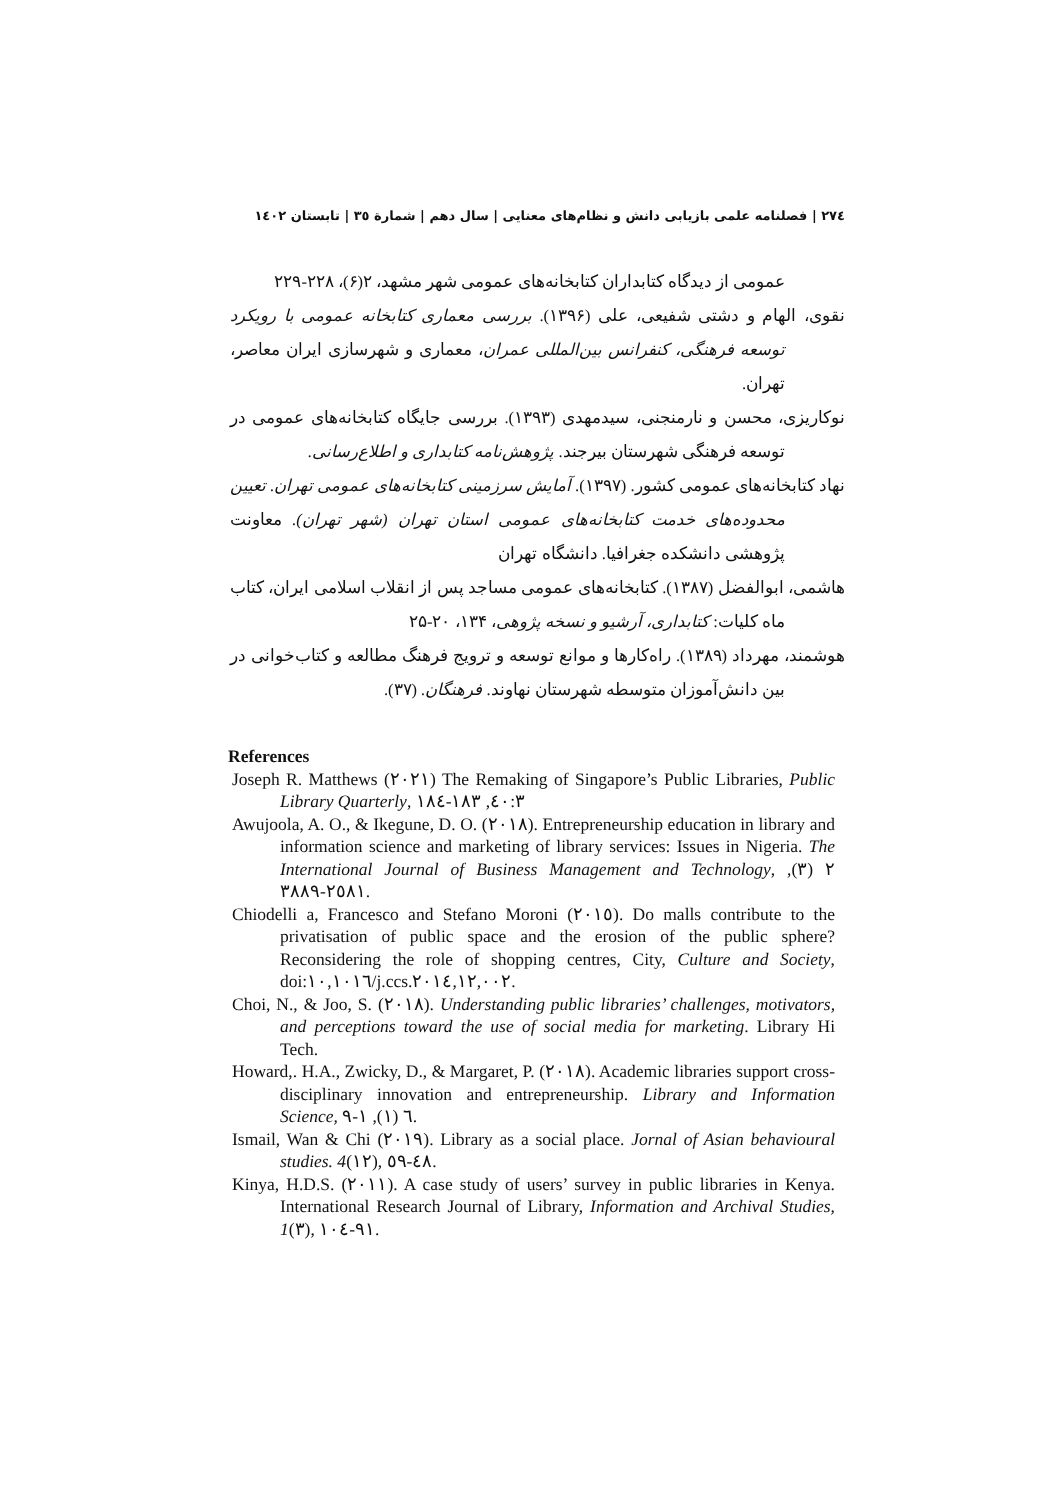٢٧٤ | فصلنامه علمی بازیابی دانش و نظام‌های معنایی | سال دهم | شمارة ٣٥ | تابستان ١٤٠٢
عمومی از دیدگاه کتابداران کتابخانه‌های عمومی شهر مشهد، ۲(۶)، ۲۲۸-۲۲۹
نقوی، الهام و دشتی شفیعی، علی (۱۳۹۶). بررسی معماری کتابخانه عمومی با رویکرد توسعه فرهنگی، کنفرانس بین‌المللی عمران، معماری و شهرسازی ایران معاصر، تهران.
نوکاریزی، محسن و نارمنجنی، سیدمهدی (۱۳۹۳). بررسی جایگاه کتابخانه‌های عمومی در توسعه فرهنگی شهرستان بیرجند. پژوهش‌نامه کتابداری و اطلاع‌رسانی.
نهاد کتابخانه‌های عمومی کشور. (۱۳۹۷). آمایش سرزمینی کتابخانه‌های عمومی تهران. تعیین محدوده‌های خدمت کتابخانه‌های عمومی استان تهران (شهر تهران). معاونت پژوهشی دانشکده جغرافیا. دانشگاه تهران
هاشمی، ابوالفضل (۱۳۸۷). کتابخانه‌های عمومی مساجد پس از انقلاب اسلامی ایران، کتاب ماه کلیات: کتابداری، آرشیو و نسخه پژوهی، ۱۳۴، ۲۰-۲۵
هوشمند، مهرداد (۱۳۸۹). راه‌کارها و موانع توسعه و ترویج فرهنگ مطالعه و کتاب‌خوانی در بین دانش‌آموزان متوسطه شهرستان نهاوند. فرهنگان. (۳۷).
References
Joseph R. Matthews (٢٠٢١) The Remaking of Singapore’s Public Libraries, Public Library Quarterly, ٤٠:٣, ١٨٣-١٨٤
Awujoola, A. O., & Ikegune, D. O. (٢٠١٨). Entrepreneurship education in library and information science and marketing of library services: Issues in Nigeria. The International Journal of Business Management and Technology, ٢ (٣), ٢٥٨١-٣٨٨٩.
Chiodelli a, Francesco and Stefano Moroni (٢٠١٥). Do malls contribute to the privatisation of public space and the erosion of the public sphere? Reconsidering the role of shopping centres, City, Culture and Society, doi:١٠,١٠١٦/j.ccs.٢٠١٤,١٢,٠٠٢.
Choi, N., & Joo, S. (٢٠١٨). Understanding public libraries’ challenges, motivators, and perceptions toward the use of social media for marketing. Library Hi Tech.
Howard,. H.A., Zwicky, D., & Margaret, P. (٢٠١٨). Academic libraries support cross-disciplinary innovation and entrepreneurship. Library and Information Science, ٦ (١), ١-٩.
Ismail, Wan & Chi (٢٠١٩). Library as a social place. Jornal of Asian behavioural studies. 4(١٢), ٤٨-٥٩.
Kinya, H.D.S. (٢٠١١). A case study of users’ survey in public libraries in Kenya. International Research Journal of Library, Information and Archival Studies, 1(٣), ٩١-١٠٤.